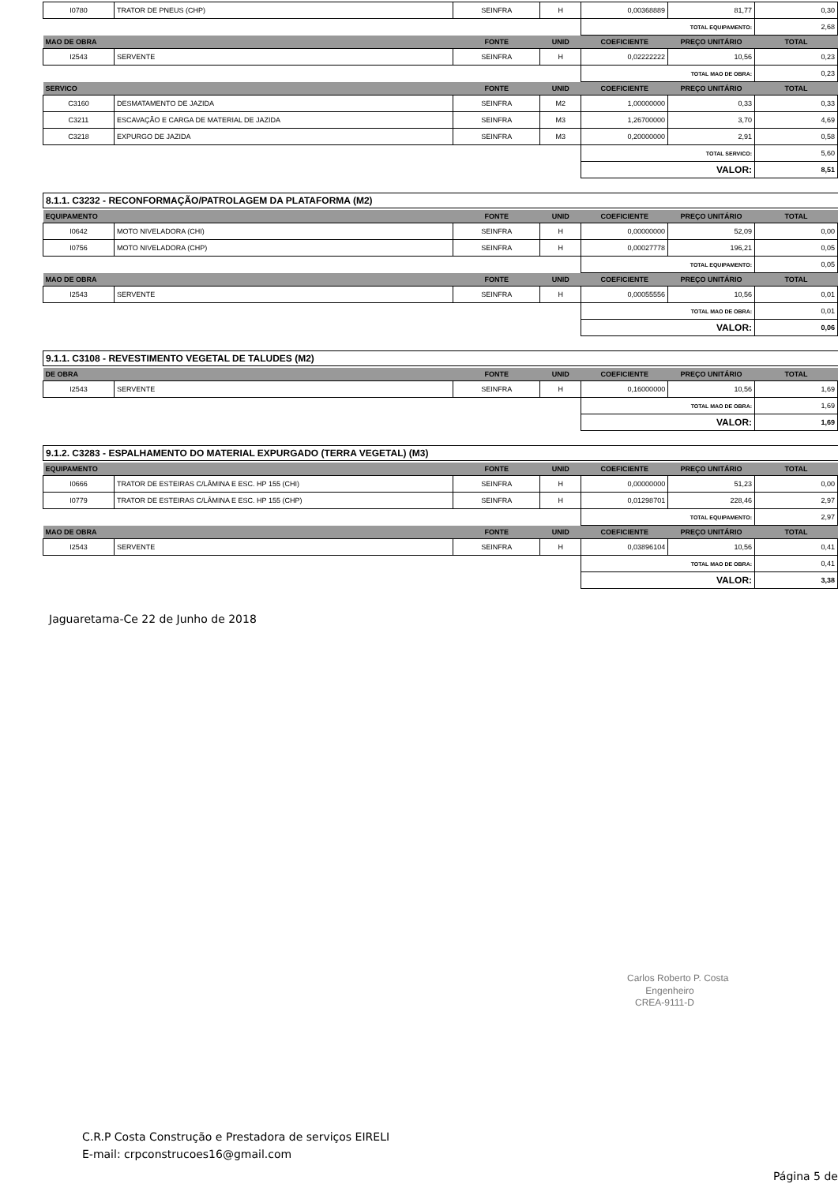| I0780 | TRATOR DE PNEUS (CHP) | SEINFRA | H | 0,00368889 | 81,77 | 0,30 |
| | | | | TOTAL EQUIPAMENTO: | | 2,68 |
| MAO DE OBRA | | FONTE | UNID | COEFICIENTE | PREÇO UNITÁRIO | TOTAL |
| I2543 | SERVENTE | SEINFRA | H | 0,02222222 | 10,56 | 0,23 |
| | | | | TOTAL MAO DE OBRA: | | 0,23 |
| SERVICO | | FONTE | UNID | COEFICIENTE | PREÇO UNITÁRIO | TOTAL |
| C3160 | DESMATAMENTO DE JAZIDA | SEINFRA | M2 | 1,00000000 | 0,33 | 0,33 |
| C3211 | ESCAVAÇÃO E CARGA DE MATERIAL DE JAZIDA | SEINFRA | M3 | 1,26700000 | 3,70 | 4,69 |
| C3218 | EXPURGO DE JAZIDA | SEINFRA | M3 | 0,20000000 | 2,91 | 0,58 |
| | | | | TOTAL SERVICO: | | 5,60 |
| | | | | VALOR: | | 8,51 |
8.1.1. C3232 - RECONFORMAÇÃO/PATROLAGEM DA PLATAFORMA (M2)
| EQUIPAMENTO | | FONTE | UNID | COEFICIENTE | PREÇO UNITÁRIO | TOTAL |
| --- | --- | --- | --- | --- | --- | --- |
| I0642 | MOTO NIVELADORA (CHI) | SEINFRA | H | 0,00000000 | 52,09 | 0,00 |
| I0756 | MOTO NIVELADORA (CHP) | SEINFRA | H | 0,00027778 | 196,21 | 0,05 |
| | | | | TOTAL EQUIPAMENTO: | | 0,05 |
| MAO DE OBRA | | FONTE | UNID | COEFICIENTE | PREÇO UNITÁRIO | TOTAL |
| I2543 | SERVENTE | SEINFRA | H | 0,00055556 | 10,56 | 0,01 |
| | | | | TOTAL MAO DE OBRA: | | 0,01 |
| | | | | VALOR: | | 0,06 |
9.1.1. C3108 - REVESTIMENTO VEGETAL DE TALUDES (M2)
| DE OBRA | | FONTE | UNID | COEFICIENTE | PREÇO UNITÁRIO | TOTAL |
| --- | --- | --- | --- | --- | --- | --- |
| I2543 | SERVENTE | SEINFRA | H | 0,16000000 | 10,56 | 1,69 |
| | | | | TOTAL MAO DE OBRA: | | 1,69 |
| | | | | VALOR: | | 1,69 |
9.1.2. C3283 - ESPALHAMENTO DO MATERIAL EXPURGADO (TERRA VEGETAL) (M3)
| EQUIPAMENTO | | FONTE | UNID | COEFICIENTE | PREÇO UNITÁRIO | TOTAL |
| --- | --- | --- | --- | --- | --- | --- |
| I0666 | TRATOR DE ESTEIRAS C/LÂMINA E ESC. HP 155 (CHI) | SEINFRA | H | 0,00000000 | 51,23 | 0,00 |
| I0779 | TRATOR DE ESTEIRAS C/LÂMINA E ESC. HP 155 (CHP) | SEINFRA | H | 0,01298701 | 228,46 | 2,97 |
| | | | | TOTAL EQUIPAMENTO: | | 2,97 |
| MAO DE OBRA | | FONTE | UNID | COEFICIENTE | PREÇO UNITÁRIO | TOTAL |
| I2543 | SERVENTE | SEINFRA | H | 0,03896104 | 10,56 | 0,41 |
| | | | | TOTAL MAO DE OBRA: | | 0,41 |
| | | | | VALOR: | | 3,38 |
Jaguaretama-Ce 22 de Junho de 2018
Carlos Roberto P. Costa
Engenheiro
CREA-9111-D
C.R.P Costa Construção e Prestadora de serviços EIRELI
E-mail: crpconstrucoes16@gmail.com
Página 5 de